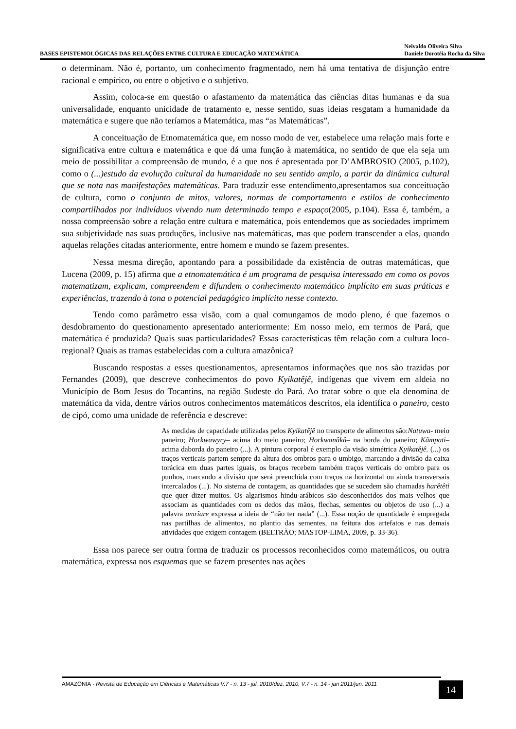BASES EPISTEMOLÓGICAS DAS RELAÇÕES ENTRE CULTURA E EDUCAÇÃO MATEMÁTICA
Neivaldo Oliveira Silva
Daniele Dorotéia Rocha da Silva
o determinam. Não é, portanto, um conhecimento fragmentado, nem há uma tentativa de disjunção entre racional e empírico, ou entre o objetivo e o subjetivo.
Assim, coloca-se em questão o afastamento da matemática das ciências ditas humanas e da sua universalidade, enquanto unicidade de tratamento e, nesse sentido, suas ideias resgatam a humanidade da matemática e sugere que não teríamos a Matemática, mas “as Matemáticas”.
A conceituação de Etnomatemática que, em nosso modo de ver, estabelece uma relação mais forte e significativa entre cultura e matemática e que dá uma função à matemática, no sentido de que ela seja um meio de possibilitar a compreensão de mundo, é a que nos é apresentada por D’AMBROSIO (2005, p.102), como o (...)estudo da evolução cultural da humanidade no seu sentido amplo, a partir da dinâmica cultural que se nota nas manifestações matemáticas. Para traduzir esse entendimento,apresentamos sua conceituação de cultura, como o conjunto de mitos, valores, normas de comportamento e estilos de conhecimento compartilhados por indivíduos vivendo num determinado tempo e espaço(2005, p.104). Essa é, também, a nossa compreensão sobre a relação entre cultura e matemática, pois entendemos que as sociedades imprimem sua subjetividade nas suas produções, inclusive nas matemáticas, mas que podem transcender a elas, quando aquelas relações citadas anteriormente, entre homem e mundo se fazem presentes.
Nessa mesma direção, apontando para a possibilidade da existência de outras matemáticas, que Lucena (2009, p. 15) afirma que a etnomatemática é um programa de pesquisa interessado em como os povos matematizam, explicam, compreendem e difundem o conhecimento matemático implícito em suas práticas e experiências, trazendo à tona o potencial pedagógico implícito nesse contexto.
Tendo como parâmetro essa visão, com a qual comungamos de modo pleno, é que fazemos o desdobramento do questionamento apresentado anteriormente: Em nosso meio, em termos de Pará, que matemática é produzida? Quais suas particularidades? Essas características têm relação com a cultura loco-regional? Quais as tramas estabelecidas com a cultura amazônica?
Buscando respostas a esses questionamentos, apresentamos informações que nos são trazidas por Fernandes (2009), que descreve conhecimentos do povo Kyikatêjê, indígenas que vivem em aldeia no Município de Bom Jesus do Tocantins, na região Sudeste do Pará. Ao tratar sobre o que ela denomina de matemática da vida, dentre vários outros conhecimentos matemáticos descritos, ela identifica o paneiro, cesto de cipó, como uma unidade de referência e descreve:
As medidas de capacidade utilizadas pelos Kyikatêjê no transporte de alimentos são:Natuwa- meio paneiro; Horkwawyry– acima do meio paneiro; Horkwanâkâ– na borda do paneiro; Kãmpati– acima daborda do paneiro (...). A pintura corporal é exemplo da visão simétrica Kyikatêjê. (...) os traços verticais partem sempre da altura dos ombros para o umbigo, marcando a divisão da caixa torácica em duas partes iguais, os braços recebem também traços verticais do ombro para os punhos, marcando a divisão que será preenchida com traços na horizontal ou ainda transversais intercalados (...). No sistema de contagem, as quantidades que se sucedem são chamadas harêtêti que quer dizer muitos. Os algarismos hindu-arábicos são desconhecidos dos mais velhos que associam as quantidades com os dedos das mãos, flechas, sementes ou objetos de uso (...) a palavra amrîare expressa a ideia de “não ter nada” (...). Essa noção de quantidade é empregada nas partilhas de alimentos, no plantio das sementes, na feitura dos artefatos e nas demais atividades que exigem contagem (BELTRÃO; MASTOP-LIMA, 2009, p. 33-36).
Essa nos parece ser outra forma de traduzir os processos reconhecidos como matemáticos, ou outra matemática, expressa nos esquemas que se fazem presentes nas ações
AMAZÔNIA - Revista de Educação em Ciências e Matemáticas V.7 - n. 13 - jul. 2010/dez. 2010, V.7 - n. 14 - jan 2011/jun. 2011
14